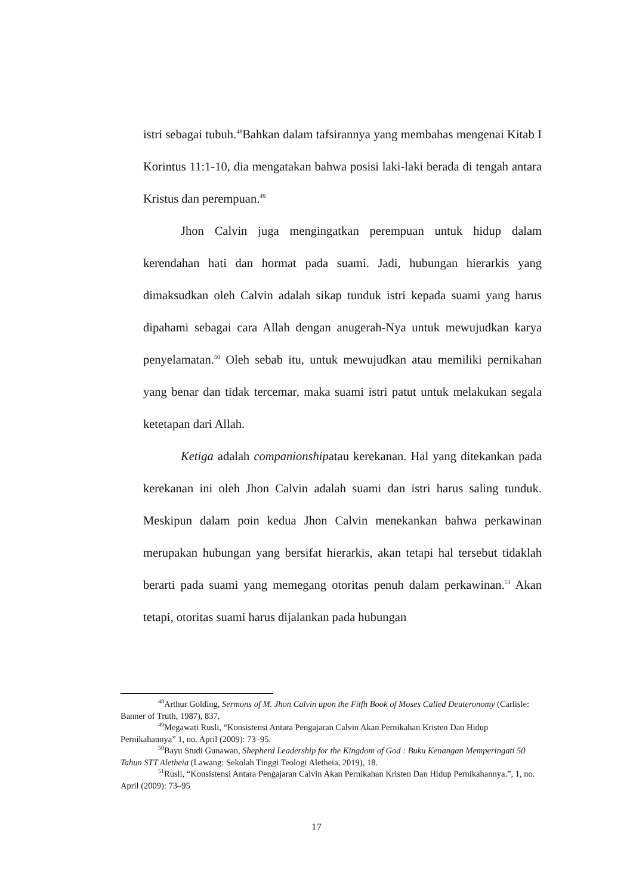istri sebagai tubuh.<sup>48</sup>Bahkan dalam tafsirannya yang membahas mengenai Kitab I Korintus 11:1-10, dia mengatakan bahwa posisi laki-laki berada di tengah antara Kristus dan perempuan.<sup>49</sup>
Jhon Calvin juga mengingatkan perempuan untuk hidup dalam kerendahan hati dan hormat pada suami. Jadi, hubungan hierarkis yang dimaksudkan oleh Calvin adalah sikap tunduk istri kepada suami yang harus dipahami sebagai cara Allah dengan anugerah-Nya untuk mewujudkan karya penyelamatan.<sup>50</sup> Oleh sebab itu, untuk mewujudkan atau memiliki pernikahan yang benar dan tidak tercemar, maka suami istri patut untuk melakukan segala ketetapan dari Allah.
Ketiga adalah companionshipatau kerekanan. Hal yang ditekankan pada kerekanan ini oleh Jhon Calvin adalah suami dan istri harus saling tunduk. Meskipun dalam poin kedua Jhon Calvin menekankan bahwa perkawinan merupakan hubungan yang bersifat hierarkis, akan tetapi hal tersebut tidaklah berarti pada suami yang memegang otoritas penuh dalam perkawinan.<sup>51</sup> Akan tetapi, otoritas suami harus dijalankan pada hubungan
<sup>48</sup> Arthur Golding, Sermons of M. Jhon Calvin upon the Fitfh Book of Moses Called Deuteronomy (Carlisle: Banner of Truth, 1987), 837.
<sup>49</sup> Megawati Rusli, “Konsistensi Antara Pengajaran Calvin Akan Pernikahan Kristen Dan Hidup Pernikahannya” 1, no. April (2009): 73–95.
<sup>50</sup> Bayu Studi Gunawan, Shepherd Leadership for the Kingdom of God : Buku Kenangan Memperingati 50 Tahun STT Aletheia (Lawang: Sekolah Tinggi Teologi Aletheia, 2019), 18.
<sup>51</sup> Rusli, “Konsistensi Antara Pengajaran Calvin Akan Pernikahan Kristen Dan Hidup Pernikahannya.”, 1, no. April (2009): 73–95
17